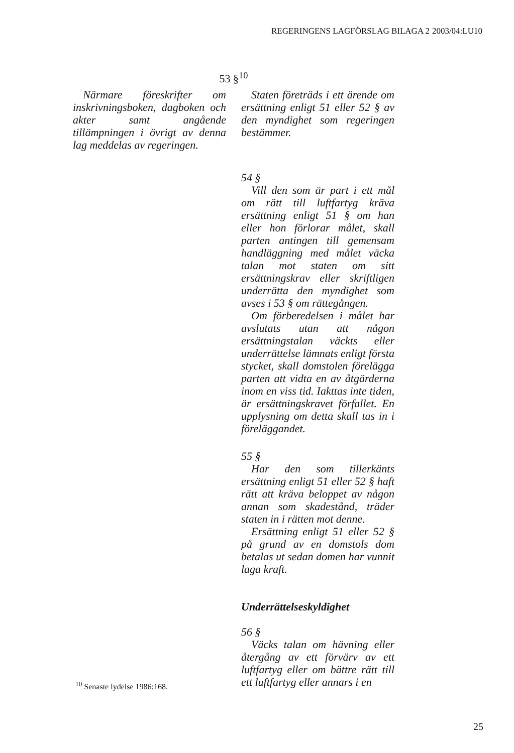REGERINGENS LAGFÖRSLAG BILAGA 2 2003/04:LU10
53 §<sup>10</sup>
Närmare föreskrifter om inskrivningsboken, dagboken och akter samt angående tillämpningen i övrigt av denna lag meddelas av regeringen.
Staten företräds i ett ärende om ersättning enligt 51 eller 52 § av den myndighet som regeringen bestämmer.
54 §
Vill den som är part i ett mål om rätt till luftfartyg kräva ersättning enligt 51 § om han eller hon förlorar målet, skall parten antingen till gemensam handläggning med målet väcka talan mot staten om sitt ersättningskrav eller skriftligen underrätta den myndighet som avses i 53 § om rättegången.
Om förberedelsen i målet har avslutats utan att någon ersättningstalan väckts eller underrättelse lämnats enligt första stycket, skall domstolen förelägga parten att vidta en av åtgärderna inom en viss tid. Iakttas inte tiden, är ersättningskravet förfallet. En upplysning om detta skall tas in i föreläggandet.
55 §
Har den som tillerkänts ersättning enligt 51 eller 52 § haft rätt att kräva beloppet av någon annan som skadestånd, träder staten in i rätten mot denne.
Ersättning enligt 51 eller 52 § på grund av en domstols dom betalas ut sedan domen har vunnit laga kraft.
Underrättelseskyldighet
56 §
Väcks talan om hävning eller återgång av ett förvärv av ett luftfartyg eller om bättre rätt till ett luftfartyg eller annars i en
<sup>10</sup> Senaste lydelse 1986:168.
25